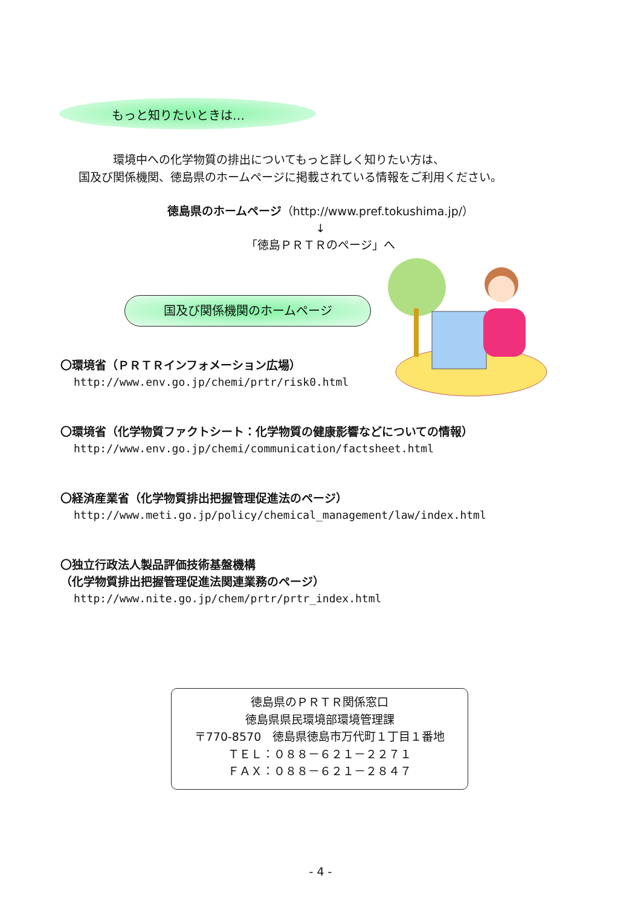もっと知りたいときは…
　　　環境中への化学物質の排出についてもっと詳しく知りたい方は、
国及び関係機関、徳島県のホームページに掲載されている情報をご利用ください。
徳島県のホームページ（http://www.pref.tokushima.jp/）
↓
「徳島ＰＲＴＲのページ」へ
国及び関係機関のホームページ
〇環境省（ＰＲＴＲインフォメーション広場）
http://www.env.go.jp/chemi/prtr/risk0.html
〇環境省（化学物質ファクトシート：化学物質の健康影響などについての情報）
http://www.env.go.jp/chemi/communication/factsheet.html
〇経済産業省（化学物質排出把握管理促進法のページ）
http://www.meti.go.jp/policy/chemical_management/law/index.html
〇独立行政法人製品評価技術基盤機構
（化学物質排出把握管理促進法関連業務のページ）
http://www.nite.go.jp/chem/prtr/prtr_index.html
徳島県のＰＲＴＲ関係窓口
徳島県県民環境部環境管理課
〒770-8570　徳島県徳島市万代町１丁目１番地
ＴＥＬ：０８８－６２１－２２７１
ＦＡＸ：０８８－６２１－２８４７
- 4 -